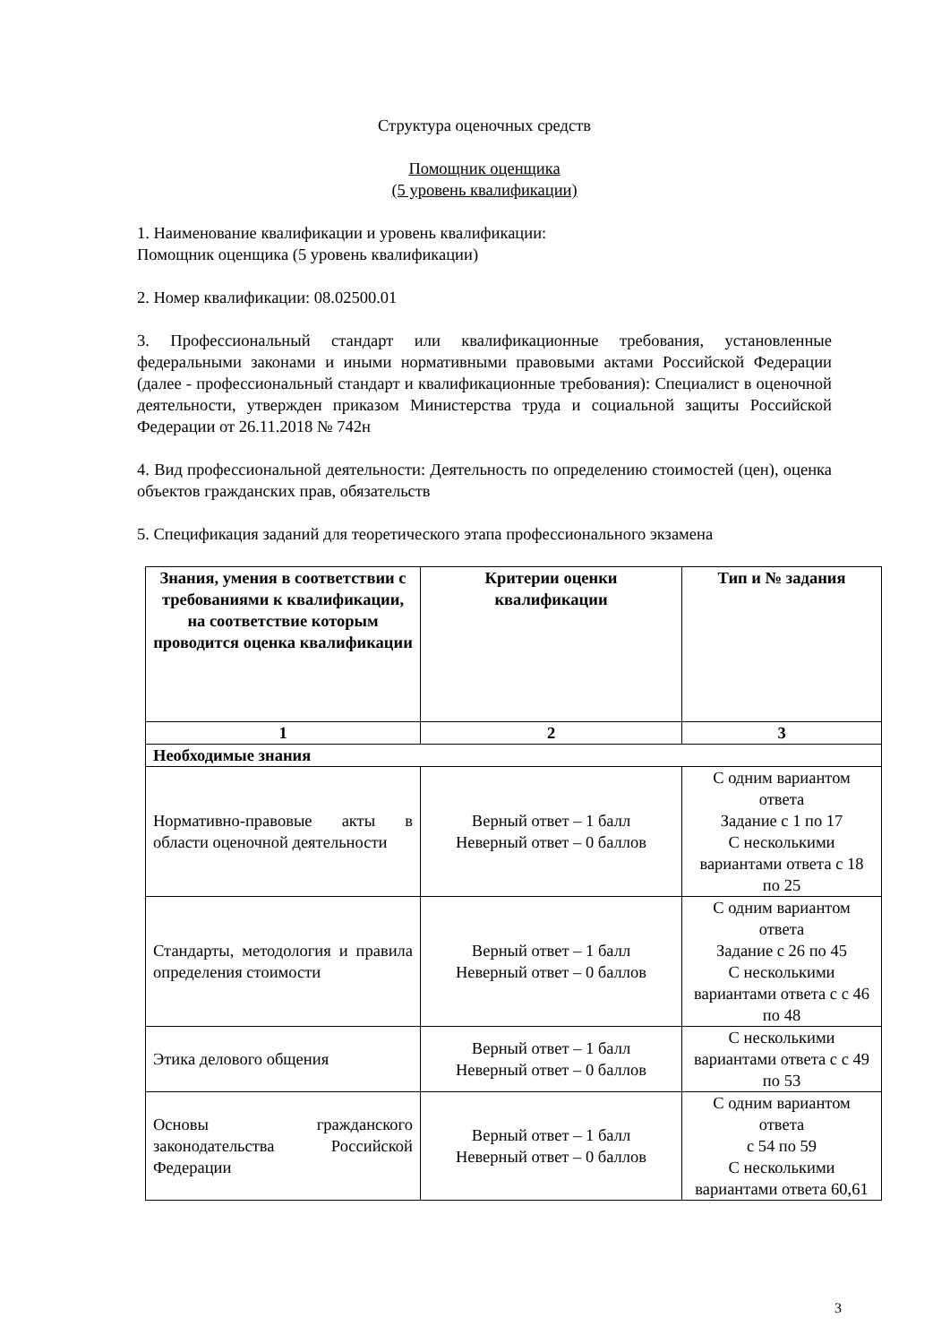Структура оценочных средств
Помощник оценщика
(5 уровень квалификации)
1. Наименование квалификации и уровень квалификации:
Помощник оценщика (5 уровень квалификации)
2. Номер квалификации: 08.02500.01
3. Профессиональный стандарт или квалификационные требования, установленные федеральными законами и иными нормативными правовыми актами Российской Федерации (далее - профессиональный стандарт и квалификационные требования): Специалист в оценочной деятельности, утвержден приказом Министерства труда и социальной защиты Российской Федерации от 26.11.2018 № 742н
4. Вид профессиональной деятельности: Деятельность по определению стоимостей (цен), оценка объектов гражданских прав, обязательств
5. Спецификация заданий для теоретического этапа профессионального экзамена
| Знания, умения в соответствии с требованиями к квалификации, на соответствие которым проводится оценка квалификации | Критерии оценки квалификации | Тип и № задания |
| --- | --- | --- |
| 1 | 2 | 3 |
| Необходимые знания | | |
| Нормативно-правовые акты в области оценочной деятельности | Верный ответ – 1 балл Неверный ответ – 0 баллов | С одним вариантом ответа Задание с 1 по 17 С несколькими вариантами ответа с 18 по 25 |
| Стандарты, методология и правила определения стоимости | Верный ответ – 1 балл Неверный ответ – 0 баллов | С одним вариантом ответа Задание с 26 по 45 С несколькими вариантами ответа с с 46 по 48 |
| Этика делового общения | Верный ответ – 1 балл Неверный ответ – 0 баллов | С несколькими вариантами ответа с с 49 по 53 |
| Основы гражданского законодательства Российской Федерации | Верный ответ – 1 балл Неверный ответ – 0 баллов | С одним вариантом ответа с 54 по 59 С несколькими вариантами ответа 60,61 |
3